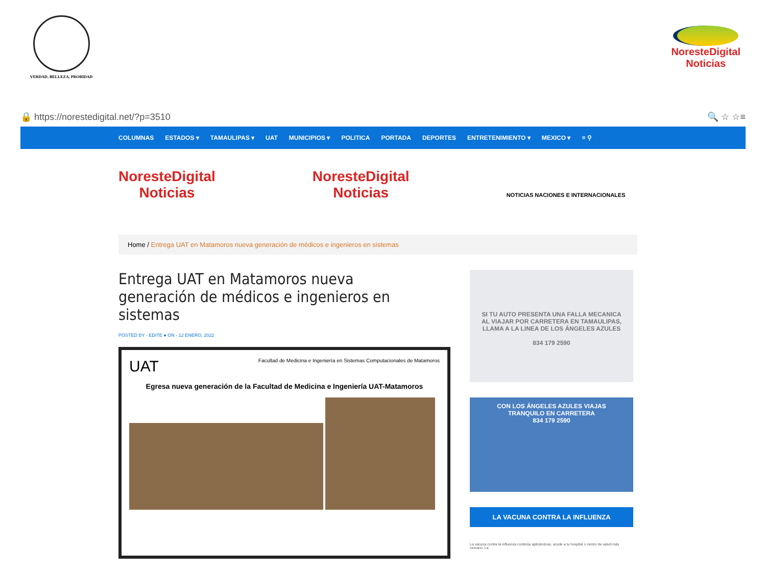VERDAD, BELLEZA, PROBIDAD
NoresteDigital
Noticias
🔒 https://norestedigital.net/?p=3510
🔍 ☆ ☆≡
COLUMNAS ESTADOS ▾ TAMAULIPAS ▾ UAT MUNICIPIOS ▾ POLITICA PORTADA DEPORTES ENTRETENIMIENTO ▾ MEXICO ▾ ≡ ⚲
NoresteDigital
Noticias
NoresteDigital
Noticias
NOTICIAS NACIONES E INTERNACIONALES
Home / Entrega UAT en Matamoros nueva generación de médicos e ingenieros en sistemas
Entrega UAT en Matamoros nueva generación de médicos e ingenieros en sistemas
POSTED BY - EDITE ● ON - 12 ENERO, 2022
UAT Facultad de Medicina e Ingeniería en Sistemas Computacionales de Matamoros
Egresa nueva generación de la Facultad de Medicina e Ingeniería UAT-Matamoros
SI TU AUTO PRESENTA UNA FALLA MECANICA
AL VIAJAR POR CARRETERA EN TAMAULIPAS, LLAMA A LA LINEA DE LOS ÁNGELES AZULES
834 179 2590
CON LOS ÁNGELES AZULES VIAJAS TRANQUILO EN CARRETERA
834 179 2590
LA VACUNA CONTRA LA INFLUENZA
La vacuna contra la influenza continúa aplicándose, acude a tu hospital o centro de salud más cercano. La